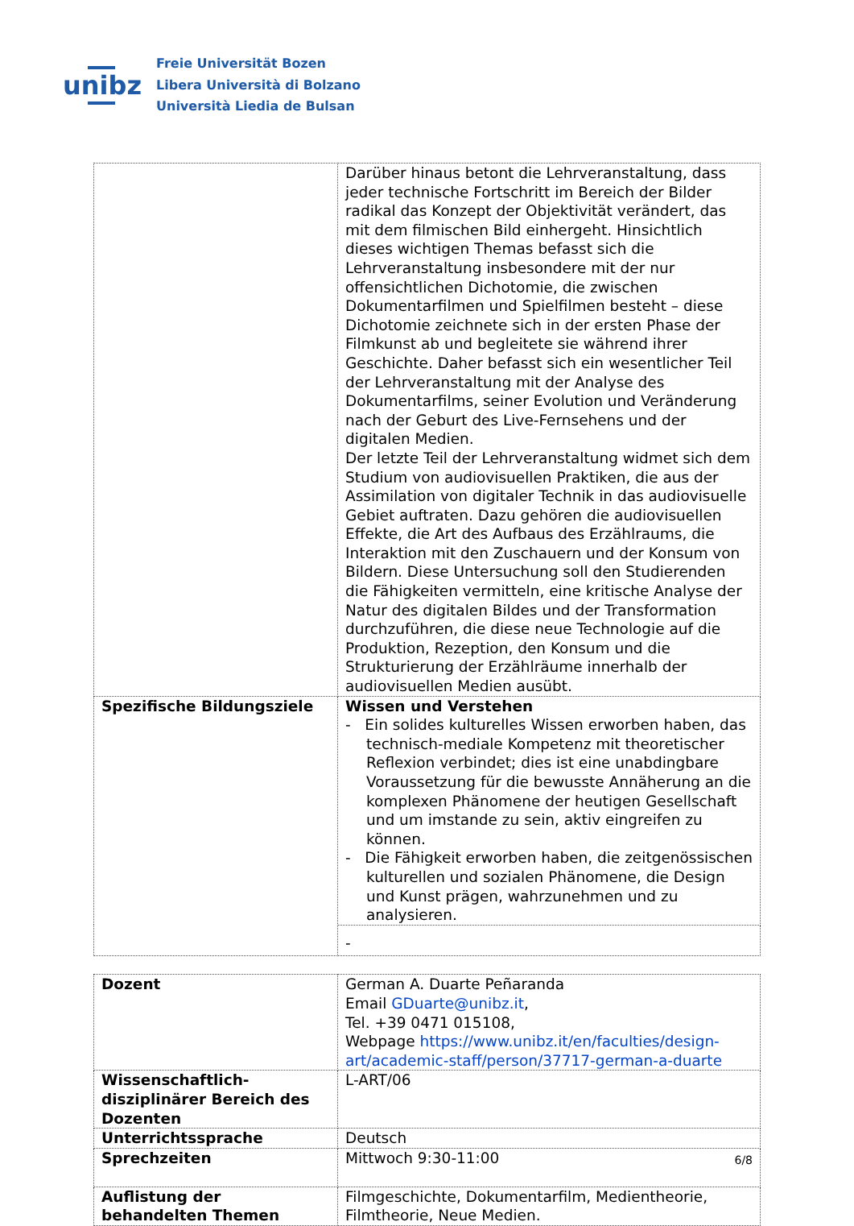unibz
Freie Universität Bozen
Libera Università di Bolzano
Università Liedia de Bulsan
| | Darüber hinaus betont die Lehrveranstaltung, dass jeder technische Fortschritt im Bereich der Bilder radikal das Konzept der Objektivität verändert, das mit dem filmischen Bild einhergeht. Hinsichtlich dieses wichtigen Themas befasst sich die Lehrveranstaltung insbesondere mit der nur offensichtlichen Dichotomie, die zwischen Dokumentarfilmen und Spielfilmen besteht – diese Dichotomie zeichnete sich in der ersten Phase der Filmkunst ab und begleitete sie während ihrer Geschichte. Daher befasst sich ein wesentlicher Teil der Lehrveranstaltung mit der Analyse des Dokumentarfilms, seiner Evolution und Veränderung nach der Geburt des Live-Fernsehens und der digitalen Medien. Der letzte Teil der Lehrveranstaltung widmet sich dem Studium von audiovisuellen Praktiken, die aus der Assimilation von digitaler Technik in das audiovisuelle Gebiet auftraten. Dazu gehören die audiovisuellen Effekte, die Art des Aufbaus des Erzählraums, die Interaktion mit den Zuschauern und der Konsum von Bildern. Diese Untersuchung soll den Studierenden die Fähigkeiten vermitteln, eine kritische Analyse der Natur des digitalen Bildes und der Transformation durchzuführen, die diese neue Technologie auf die Produktion, Rezeption, den Konsum und die Strukturierung der Erzählräume innerhalb der audiovisuellen Medien ausübt. |
| Spezifische Bildungsziele | Wissen und Verstehen - Ein solides kulturelles Wissen erworben haben, das technisch-mediale Kompetenz mit theoretischer Reflexion verbindet; dies ist eine unabdingbare Voraussetzung für die bewusste Annäherung an die komplexen Phänomene der heutigen Gesellschaft und um imstande zu sein, aktiv eingreifen zu können. - Die Fähigkeit erworben haben, die zeitgenössischen kulturellen und sozialen Phänomene, die Design und Kunst prägen, wahrzunehmen und zu analysieren. |
| | - |
| Dozent | German A. Duarte Peñaranda Email GDuarte@unibz.it , Tel. +39 0471 015108, Webpage https://www.unibz.it/en/faculties/design-art/academic-staff/person/37717-german-a-duarte |
| Wissenschaftlich-disziplinärer Bereich des Dozenten | L-ART/06 |
| Unterrichtssprache | Deutsch |
| Sprechzeiten | Mittwoch 9:30-11:00 |
| Auflistung der behandelten Themen | Filmgeschichte, Dokumentarfilm, Medientheorie, Filmtheorie, Neue Medien. |
6/8